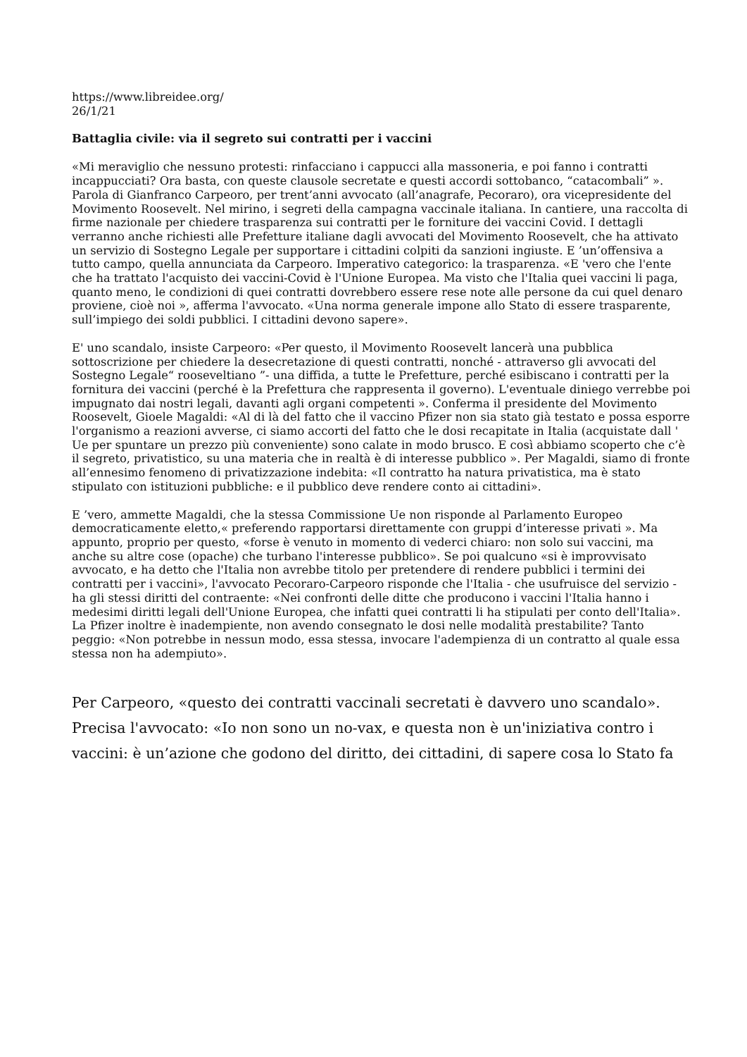https://www.libreidee.org/
26/1/21
Battaglia civile: via il segreto sui contratti per i vaccini
«Mi meraviglio che nessuno protesti: rinfacciano i cappucci alla massoneria, e poi fanno i contratti incappucciati? Ora basta, con queste clausole secretate e questi accordi sottobanco, “catacombali” ». Parola di Gianfranco Carpeoro, per trent’anni avvocato (all’anagrafe, Pecoraro), ora vicepresidente del Movimento Roosevelt. Nel mirino, i segreti della campagna vaccinale italiana. In cantiere, una raccolta di firme nazionale per chiedere trasparenza sui contratti per le forniture dei vaccini Covid. I dettagli verranno anche richiesti alle Prefetture italiane dagli avvocati del Movimento Roosevelt, che ha attivato un servizio di Sostegno Legale per supportare i cittadini colpiti da sanzioni ingiuste. E ’un’offensiva a tutto campo, quella annunciata da Carpeoro. Imperativo categorico: la trasparenza. «E 'vero che l'ente che ha trattato l'acquisto dei vaccini-Covid è l'Unione Europea. Ma visto che l'Italia quei vaccini li paga, quanto meno, le condizioni di quei contratti dovrebbero essere rese note alle persone da cui quel denaro proviene, cioè noi », afferma l'avvocato. «Una norma generale impone allo Stato di essere trasparente, sull’impiego dei soldi pubblici. I cittadini devono sapere».
E' uno scandalo, insiste Carpeoro: «Per questo, il Movimento Roosevelt lancerà una pubblica sottoscrizione per chiedere la desecretazione di questi contratti, nonché - attraverso gli avvocati del Sostegno Legale“ rooseveltiano ”- una diffida, a tutte le Prefetture, perché esibiscano i contratti per la fornitura dei vaccini (perché è la Prefettura che rappresenta il governo). L'eventuale diniego verrebbe poi impugnato dai nostri legali, davanti agli organi competenti ». Conferma il presidente del Movimento Roosevelt, Gioele Magaldi: «Al di là del fatto che il vaccino Pfizer non sia stato già testato e possa esporre l'organismo a reazioni avverse, ci siamo accorti del fatto che le dosi recapitate in Italia (acquistate dall ' Ue per spuntare un prezzo più conveniente) sono calate in modo brusco. E così abbiamo scoperto che c’è il segreto, privatistico, su una materia che in realtà è di interesse pubblico ». Per Magaldi, siamo di fronte all’ennesimo fenomeno di privatizzazione indebita: «Il contratto ha natura privatistica, ma è stato stipulato con istituzioni pubbliche: e il pubblico deve rendere conto ai cittadini».
E ’vero, ammette Magaldi, che la stessa Commissione Ue non risponde al Parlamento Europeo democraticamente eletto,« preferendo rapportarsi direttamente con gruppi d’interesse privati ». Ma appunto, proprio per questo, «forse è venuto in momento di vederci chiaro: non solo sui vaccini, ma anche su altre cose (opache) che turbano l'interesse pubblico». Se poi qualcuno «si è improvvisato avvocato, e ha detto che l'Italia non avrebbe titolo per pretendere di rendere pubblici i termini dei contratti per i vaccini», l'avvocato Pecoraro-Carpeoro risponde che l'Italia - che usufruisce del servizio - ha gli stessi diritti del contraente: «Nei confronti delle ditte che producono i vaccini l'Italia hanno i medesimi diritti legali dell'Unione Europea, che infatti quei contratti li ha stipulati per conto dell'Italia». La Pfizer inoltre è inadempiente, non avendo consegnato le dosi nelle modalità prestabilite? Tanto peggio: «Non potrebbe in nessun modo, essa stessa, invocare l'adempienza di un contratto al quale essa stessa non ha adempiuto».
Per Carpeoro, «questo dei contratti vaccinali secretati è davvero uno scandalo». Precisa l'avvocato: «Io non sono un no-vax, e questa non è un'iniziativa contro i vaccini: è un’azione che godono del diritto, dei cittadini, di sapere cosa lo Stato fa